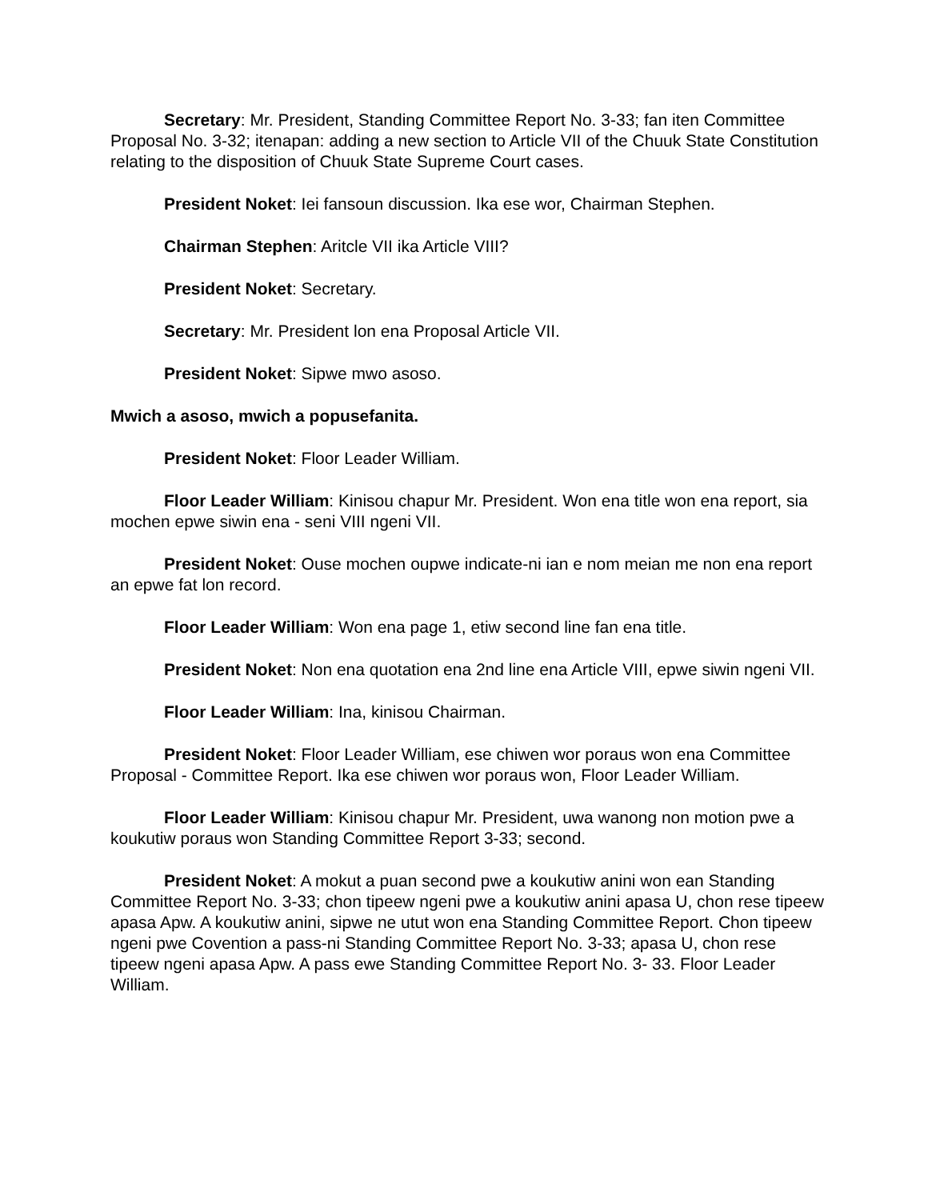Secretary: Mr. President, Standing Committee Report No. 3-33; fan iten Committee Proposal No. 3-32; itenapan: adding a new section to Article VII of the Chuuk State Constitution relating to the disposition of Chuuk State Supreme Court cases.
President Noket: Iei fansoun discussion. Ika ese wor, Chairman Stephen.
Chairman Stephen: Aritcle VII ika Article VIII?
President Noket: Secretary.
Secretary: Mr. President lon ena Proposal Article VII.
President Noket: Sipwe mwo asoso.
Mwich a asoso, mwich a popusefanita.
President Noket: Floor Leader William.
Floor Leader William: Kinisou chapur Mr. President. Won ena title won ena report, sia mochen epwe siwin ena - seni VIII ngeni VII.
President Noket: Ouse mochen oupwe indicate-ni ian e nom meian me non ena report an epwe fat lon record.
Floor Leader William: Won ena page 1, etiw second line fan ena title.
President Noket: Non ena quotation ena 2nd line ena Article VIII, epwe siwin ngeni VII.
Floor Leader William: Ina, kinisou Chairman.
President Noket: Floor Leader William, ese chiwen wor poraus won ena Committee Proposal - Committee Report. Ika ese chiwen wor poraus won, Floor Leader William.
Floor Leader William: Kinisou chapur Mr. President, uwa wanong non motion pwe a koukutiw poraus won Standing Committee Report 3-33; second.
President Noket: A mokut a puan second pwe a koukutiw anini won ean Standing Committee Report No. 3-33; chon tipeew ngeni pwe a koukutiw anini apasa U, chon rese tipeew apasa Apw. A koukutiw anini, sipwe ne utut won ena Standing Committee Report. Chon tipeew ngeni pwe Covention a pass-ni Standing Committee Report No. 3-33; apasa U, chon rese tipeew ngeni apasa Apw. A pass ewe Standing Committee Report No. 3- 33. Floor Leader William.